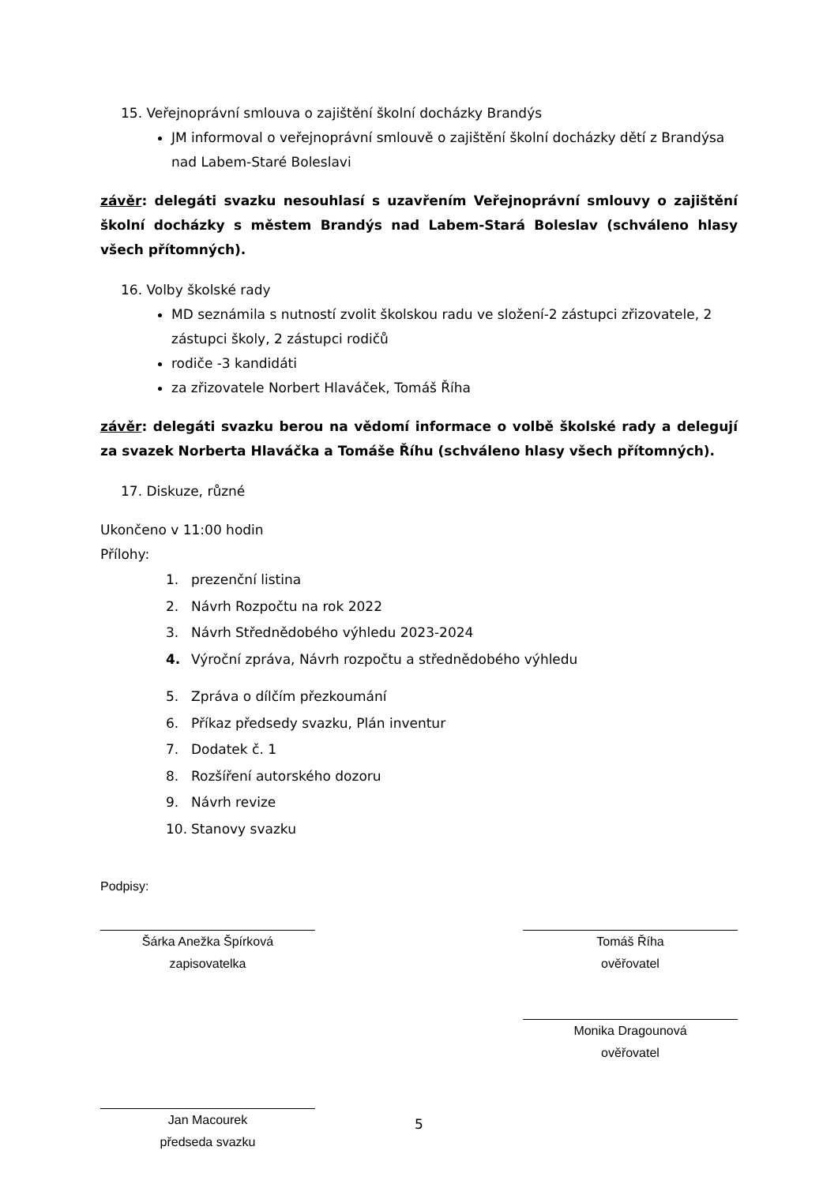15. Veřejnoprávní smlouva o zajištění školní docházky Brandýs
JM informoval o veřejnoprávní smlouvě o zajištění školní docházky dětí z Brandýsa nad Labem-Staré Boleslavi
závěr: delegáti svazku nesouhlasí s uzavřením Veřejnoprávní smlouvy o zajištění školní docházky s městem Brandýs nad Labem-Stará Boleslav (schváleno hlasy všech přítomných).
16. Volby školské rady
MD seznámila s nutností zvolit školskou radu ve složení-2 zástupci zřizovatele, 2 zástupci školy, 2 zástupci rodičů
rodiče -3 kandidáti
za zřizovatele Norbert Hlaváček, Tomáš Říha
závěr: delegáti svazku berou na vědomí informace o volbě školské rady a delegují za svazek Norberta Hlaváčka a Tomáše Říhu (schváleno hlasy všech přítomných).
17. Diskuze, různé
Ukončeno v 11:00 hodin
Přílohy:
1. prezenční listina
2. Návrh Rozpočtu na rok 2022
3. Návrh Střednědobého výhledu 2023-2024
4. Výroční zpráva, Návrh rozpočtu a střednědobého výhledu
5. Zpráva o dílčím přezkoumání
6. Příkaz předsedy svazku, Plán inventur
7. Dodatek č. 1
8. Rozšíření autorského dozoru
9. Návrh revize
10. Stanovy svazku
Podpisy:
Šárka Anežka Špírková
zapisovatelka
Tomáš Říha
ověřovatel
Monika Dragounová
ověřovatel
Jan Macourek
předseda svazku
5